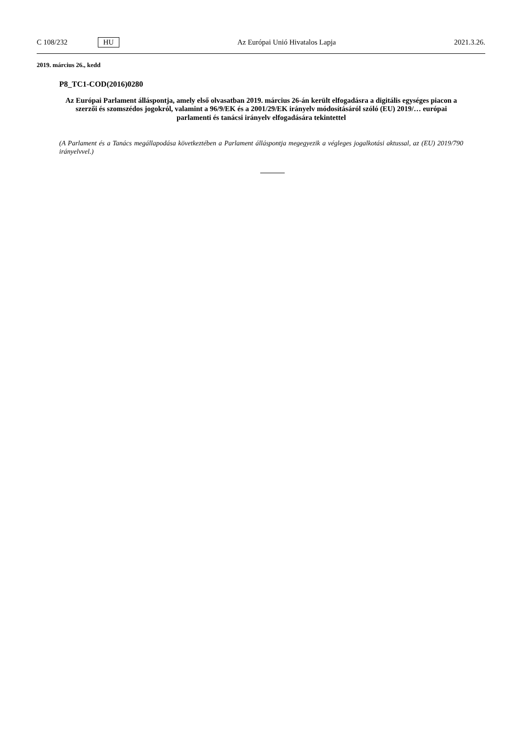C 108/232 HU Az Európai Unió Hivatalos Lapja 2021.3.26.
2019. március 26., kedd
P8_TC1-COD(2016)0280
Az Európai Parlament álláspontja, amely első olvasatban 2019. március 26-án került elfogadásra a digitális egységes piacon a szerzői és szomszédos jogokról, valamint a 96/9/EK és a 2001/29/EK irányelv módosításáról szóló (EU) 2019/… európai parlamenti és tanácsi irányelv elfogadására tekintettel
(A Parlament és a Tanács megállapodása következtében a Parlament álláspontja megegyezik a végleges jogalkotási aktussal, az (EU) 2019/790 irányelvvel.)